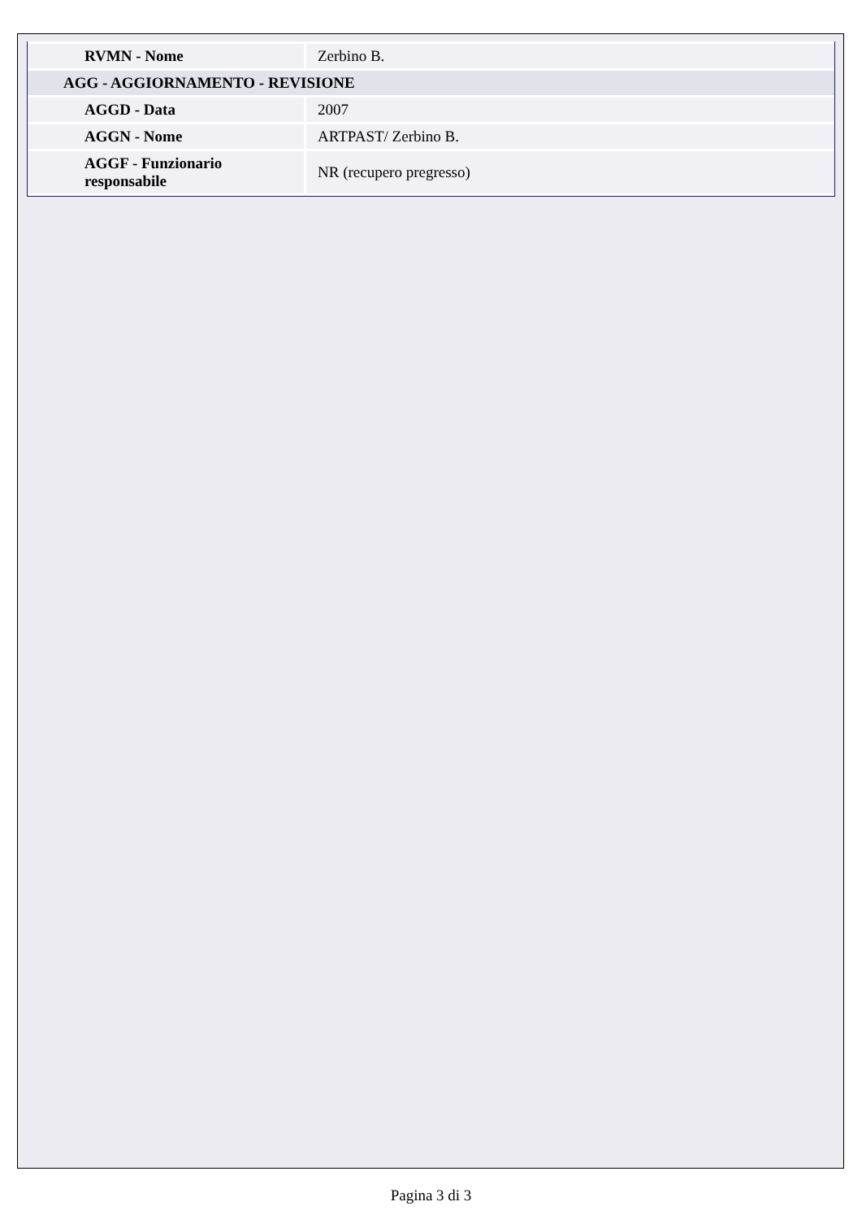| RVMN - Nome | Zerbino B. |
| AGG - AGGIORNAMENTO - REVISIONE | |
| AGGD - Data | 2007 |
| AGGN - Nome | ARTPAST/ Zerbino B. |
| AGGF - Funzionario responsabile | NR (recupero pregresso) |
Pagina 3 di 3